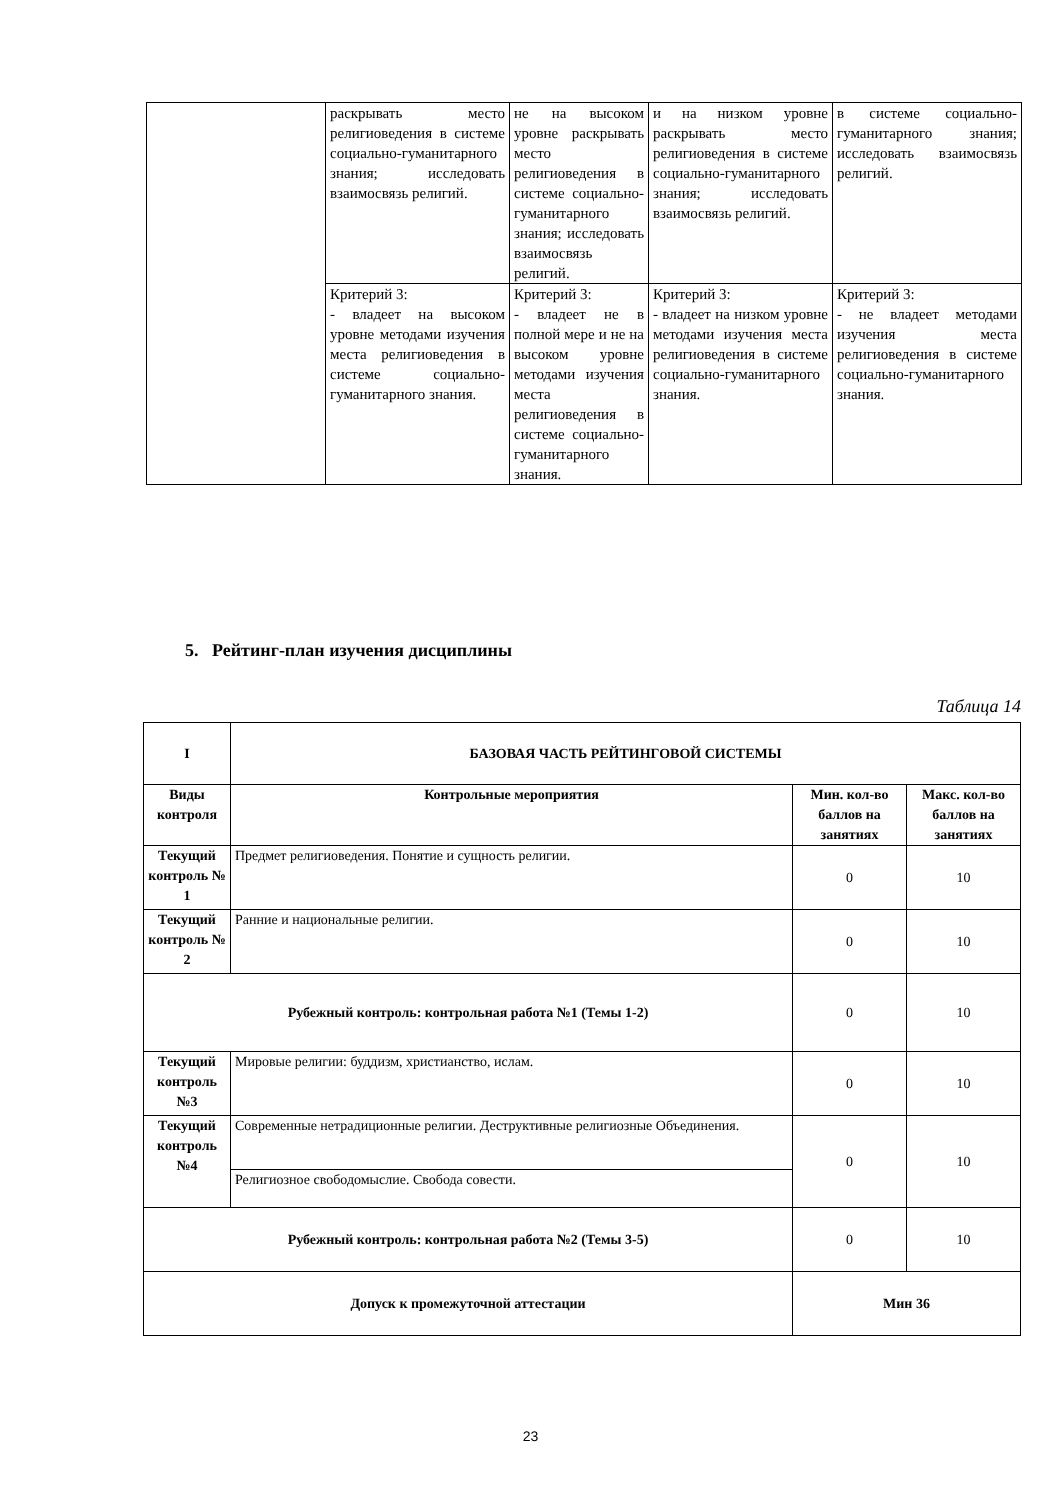| | раскрывать место религиоведения в системе социально-гуманитарного знания; исследовать взаимосвязь религий. | не на высоком уровне раскрывать место религиоведения в системе социально-гуманитарного знания; исследовать взаимосвязь религий. | и на низком уровне раскрывать место религиоведения в системе социально-гуманитарного знания; исследовать взаимосвязь религий. | в системе социально-гуманитарного знания; исследовать взаимосвязь религий. |
| | Критерий 3: - владеет на высоком уровне методами изучения места религиоведения в системе социально-гуманитарного знания. | Критерий 3: - владеет не в полной мере и не на высоком уровне методами изучения места религиоведения в системе социально-гуманитарного знания. | Критерий 3: - владеет на низком уровне методами изучения места религиоведения в системе социально-гуманитарного знания. | Критерий 3: - не владеет методами изучения места религиоведения в системе социально-гуманитарного знания. |
5. Рейтинг-план изучения дисциплины
Таблица 14
| I | БАЗОВАЯ ЧАСТЬ РЕЙТИНГОВОЙ СИСТЕМЫ | | |
| Виды контроля | Контрольные мероприятия | Мин. кол-во баллов на занятиях | Макс. кол-во баллов на занятиях |
| Текущий контроль № 1 | Предмет религиоведения. Понятие и сущность религии. | 0 | 10 |
| Текущий контроль № 2 | Ранние и национальные религии. | 0 | 10 |
| Рубежный контроль: контрольная работа №1 (Темы 1-2) | | 0 | 10 |
| Текущий контроль №3 | Мировые религии: буддизм, христианство, ислам. | 0 | 10 |
| Текущий контроль №4 | Современные нетрадиционные религии. Деструктивные религиозные Объединения. | 0 | 10 |
| | Религиозное свободомыслие. Свобода совести. | | |
| Рубежный контроль: контрольная работа №2 (Темы 3-5) | | 0 | 10 |
| Допуск к промежуточной аттестации | | Мин 36 | |
23